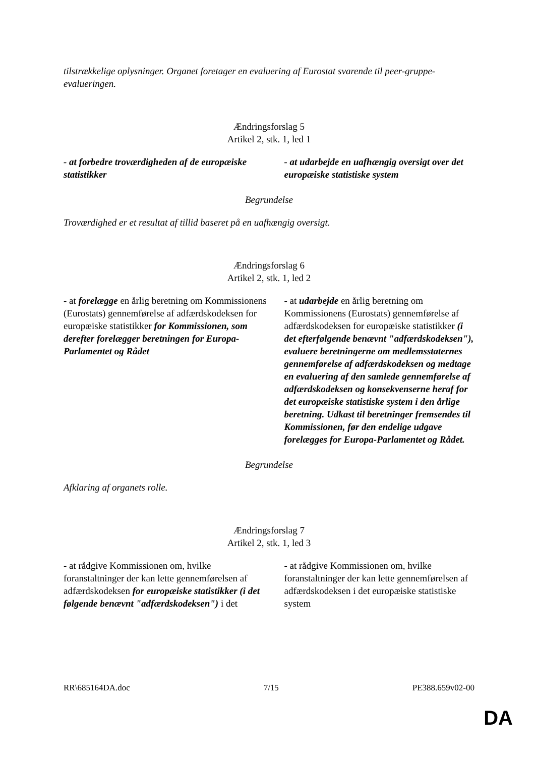tilstrækkelige oplysninger. Organet foretager en evaluering af Eurostat svarende til peer-gruppe-evalueringen.
Ændringsforslag 5
Artikel 2, stk. 1, led 1
| - at forbedre troværdigheden af de europæiske statistikker | - at udarbejde en uafhængig oversigt over det europæiske statistiske system |
Begrundelse
Troværdighed er et resultat af tillid baseret på en uafhængig oversigt.
Ændringsforslag 6
Artikel 2, stk. 1, led 2
| - at forelægge en årlig beretning om Kommissionens (Eurostats) gennemførelse af adfærdskodeksen for europæiske statistikker for Kommissionen, som derefter forelægger beretningen for Europa-Parlamentet og Rådet | - at udarbejde en årlig beretning om Kommissionens (Eurostats) gennemførelse af adfærdskodeksen for europæiske statistikker (i det efterfølgende benævnt "adfærdskodeksen"), evaluere beretningerne om medlemsstaternes gennemførelse af adfærdskodeksen og medtage en evaluering af den samlede gennemførelse af adfærdskodeksen og konsekvenserne heraf for det europæiske statistiske system i den årlige beretning. Udkast til beretninger fremsendes til Kommissionen, før den endelige udgave forelægges for Europa-Parlamentet og Rådet. |
Begrundelse
Afklaring af organets rolle.
Ændringsforslag 7
Artikel 2, stk. 1, led 3
| - at rådgive Kommissionen om, hvilke foranstaltninger der kan lette gennemførelsen af adfærdskodeksen for europæiske statistikker (i det følgende benævnt "adfærdskodeksen") i det | - at rådgive Kommissionen om, hvilke foranstaltninger der kan lette gennemførelsen af adfærdskodeksen i det europæiske statistiske system |
RR\685164DA.doc 7/15 PE388.659v02-00
DA